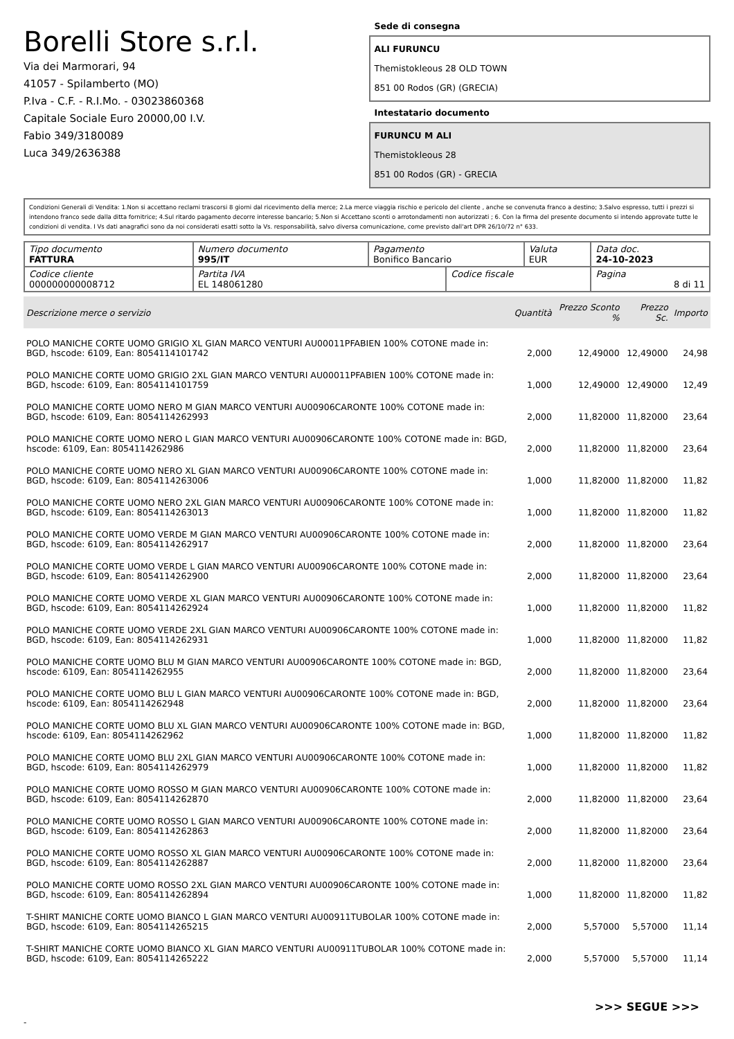Borelli Store s.r.l.
Via dei Marmorari, 94
41057 - Spilamberto (MO)
P.Iva - C.F. - R.I.Mo. - 03023860368
Capitale Sociale Euro 20000,00 I.V.
Fabio 349/3180089
Luca 349/2636388
Sede di consegna
ALI FURUNCU
Themistokleous 28 OLD TOWN
851 00 Rodos (GR) (GRECIA)
Intestatario documento
FURUNCU M ALI
Themistokleous 28
851 00 Rodos (GR) - GRECIA
Condizioni Generali di Vendita: 1.Non si accettano reclami trascorsi 8 giorni dal ricevimento della merce; 2.La merce viaggia rischio e pericolo del cliente , anche se convenuta franco a destino; 3.Salvo espresso, tutti i prezzi si intendono franco sede dalla ditta fornitrice; 4.Sul ritardo pagamento decorre interesse bancario; 5.Non si Accettano sconti o arrotondamenti non autorizzati ; 6. Con la firma del presente documento si intendo approvate tutte le condizioni di vendita. I Vs dati anagrafici sono da noi considerati esatti sotto la Vs. responsabilità, salvo diversa comunicazione, come previsto dall'art DPR 26/10/72 n° 633.
| Tipo documento FATTURA | Numero documento 995/IT | Pagamento Bonifico Bancario | | Valuta EUR | Data doc. 24-10-2023 |
| Codice cliente 000000000008712 | Partita IVA EL 148061280 | | Codice fiscale | | Pagina 8 di 11 |
| Descrizione merce o servizio | Quantità | Prezzo Sconto % | Prezzo Sc. | Importo |
| --- | --- | --- | --- | --- |
| POLO MANICHE CORTE UOMO GRIGIO XL GIAN MARCO VENTURI AU00011PFABIEN 100% COTONE made in: BGD, hscode: 6109, Ean: 8054114101742 | 2,000 | 12,49000 | 12,49000 | 24,98 |
| POLO MANICHE CORTE UOMO GRIGIO 2XL GIAN MARCO VENTURI AU00011PFABIEN 100% COTONE made in: BGD, hscode: 6109, Ean: 8054114101759 | 1,000 | 12,49000 | 12,49000 | 12,49 |
| POLO MANICHE CORTE UOMO NERO M GIAN MARCO VENTURI AU00906CARONTE 100% COTONE made in: BGD, hscode: 6109, Ean: 8054114262993 | 2,000 | 11,82000 | 11,82000 | 23,64 |
| POLO MANICHE CORTE UOMO NERO L GIAN MARCO VENTURI AU00906CARONTE 100% COTONE made in: BGD, hscode: 6109, Ean: 8054114262986 | 2,000 | 11,82000 | 11,82000 | 23,64 |
| POLO MANICHE CORTE UOMO NERO XL GIAN MARCO VENTURI AU00906CARONTE 100% COTONE made in: BGD, hscode: 6109, Ean: 8054114263006 | 1,000 | 11,82000 | 11,82000 | 11,82 |
| POLO MANICHE CORTE UOMO NERO 2XL GIAN MARCO VENTURI AU00906CARONTE 100% COTONE made in: BGD, hscode: 6109, Ean: 8054114263013 | 1,000 | 11,82000 | 11,82000 | 11,82 |
| POLO MANICHE CORTE UOMO VERDE M GIAN MARCO VENTURI AU00906CARONTE 100% COTONE made in: BGD, hscode: 6109, Ean: 8054114262917 | 2,000 | 11,82000 | 11,82000 | 23,64 |
| POLO MANICHE CORTE UOMO VERDE L GIAN MARCO VENTURI AU00906CARONTE 100% COTONE made in: BGD, hscode: 6109, Ean: 8054114262900 | 2,000 | 11,82000 | 11,82000 | 23,64 |
| POLO MANICHE CORTE UOMO VERDE XL GIAN MARCO VENTURI AU00906CARONTE 100% COTONE made in: BGD, hscode: 6109, Ean: 8054114262924 | 1,000 | 11,82000 | 11,82000 | 11,82 |
| POLO MANICHE CORTE UOMO VERDE 2XL GIAN MARCO VENTURI AU00906CARONTE 100% COTONE made in: BGD, hscode: 6109, Ean: 8054114262931 | 1,000 | 11,82000 | 11,82000 | 11,82 |
| POLO MANICHE CORTE UOMO BLU M GIAN MARCO VENTURI AU00906CARONTE 100% COTONE made in: BGD, hscode: 6109, Ean: 8054114262955 | 2,000 | 11,82000 | 11,82000 | 23,64 |
| POLO MANICHE CORTE UOMO BLU L GIAN MARCO VENTURI AU00906CARONTE 100% COTONE made in: BGD, hscode: 6109, Ean: 8054114262948 | 2,000 | 11,82000 | 11,82000 | 23,64 |
| POLO MANICHE CORTE UOMO BLU XL GIAN MARCO VENTURI AU00906CARONTE 100% COTONE made in: BGD, hscode: 6109, Ean: 8054114262962 | 1,000 | 11,82000 | 11,82000 | 11,82 |
| POLO MANICHE CORTE UOMO BLU 2XL GIAN MARCO VENTURI AU00906CARONTE 100% COTONE made in: BGD, hscode: 6109, Ean: 8054114262979 | 1,000 | 11,82000 | 11,82000 | 11,82 |
| POLO MANICHE CORTE UOMO ROSSO M GIAN MARCO VENTURI AU00906CARONTE 100% COTONE made in: BGD, hscode: 6109, Ean: 8054114262870 | 2,000 | 11,82000 | 11,82000 | 23,64 |
| POLO MANICHE CORTE UOMO ROSSO L GIAN MARCO VENTURI AU00906CARONTE 100% COTONE made in: BGD, hscode: 6109, Ean: 8054114262863 | 2,000 | 11,82000 | 11,82000 | 23,64 |
| POLO MANICHE CORTE UOMO ROSSO XL GIAN MARCO VENTURI AU00906CARONTE 100% COTONE made in: BGD, hscode: 6109, Ean: 8054114262887 | 2,000 | 11,82000 | 11,82000 | 23,64 |
| POLO MANICHE CORTE UOMO ROSSO 2XL GIAN MARCO VENTURI AU00906CARONTE 100% COTONE made in: BGD, hscode: 6109, Ean: 8054114262894 | 1,000 | 11,82000 | 11,82000 | 11,82 |
| T-SHIRT MANICHE CORTE UOMO BIANCO L GIAN MARCO VENTURI AU00911TUBOLAR 100% COTONE made in: BGD, hscode: 6109, Ean: 8054114265215 | 2,000 | 5,57000 | 5,57000 | 11,14 |
| T-SHIRT MANICHE CORTE UOMO BIANCO XL GIAN MARCO VENTURI AU00911TUBOLAR 100% COTONE made in: BGD, hscode: 6109, Ean: 8054114265222 | 2,000 | 5,57000 | 5,57000 | 11,14 |
>>> SEGUE >>>
-